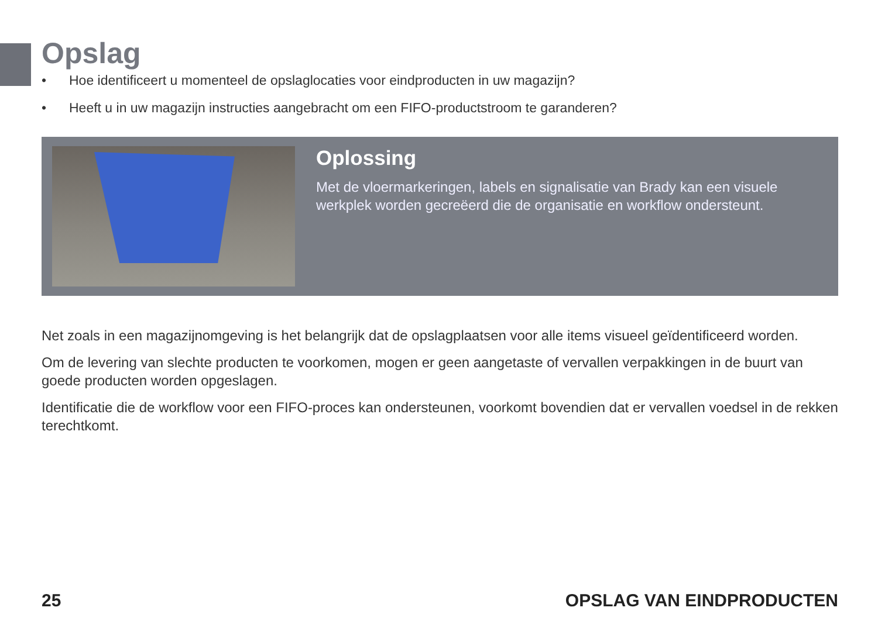Opslag
• Hoe identificeert u momenteel de opslaglocaties voor eindproducten in uw magazijn?
• Heeft u in uw magazijn instructies aangebracht om een FIFO-productstroom te garanderen?
Oplossing
Met de vloermarkeringen, labels en signalisatie van Brady kan een visuele werkplek worden gecreëerd die de organisatie en workflow ondersteunt.
Net zoals in een magazijnomgeving is het belangrijk dat de opslagplaatsen voor alle items visueel geïdentificeerd worden.
Om de levering van slechte producten te voorkomen, mogen er geen aangetaste of vervallen verpakkingen in de buurt van goede producten worden opgeslagen.
Identificatie die de workflow voor een FIFO-proces kan ondersteunen, voorkomt bovendien dat er vervallen voedsel in de rekken terechtkomt.
25 OPSLAG VAN EINDPRODUCTEN